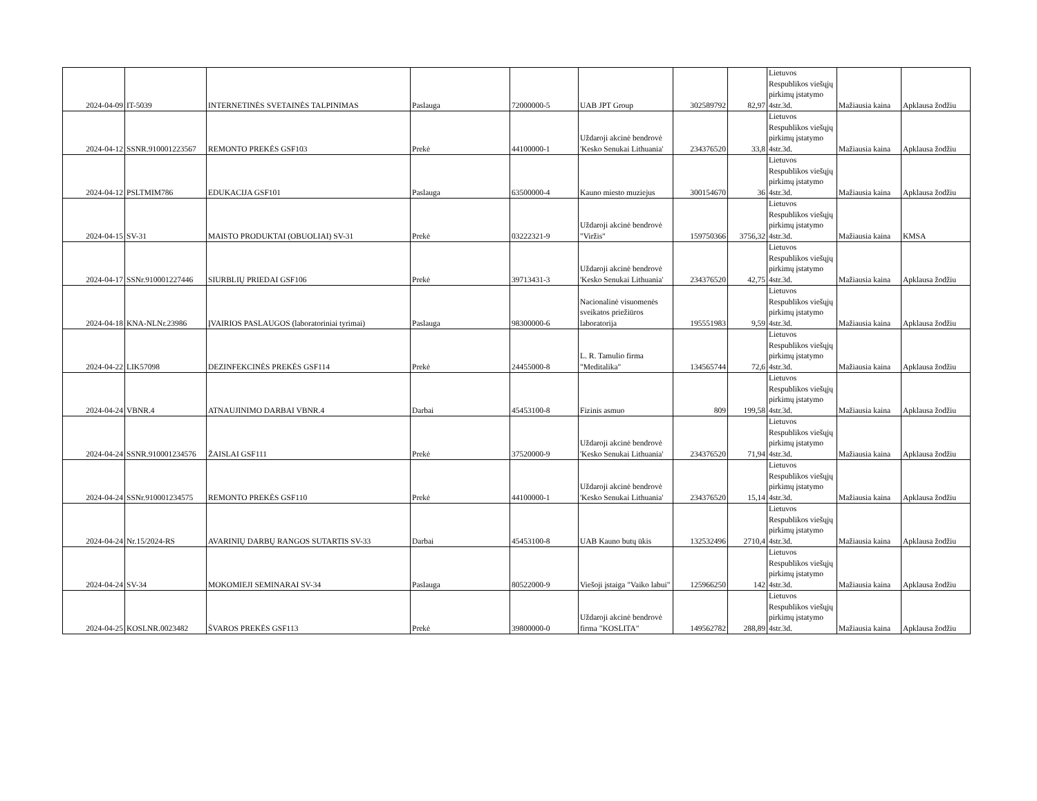| 2024-04-09 | IT-5039 | INTERNETINĖS SVETAINĖS TALPINIMAS | Paslauga | 72000000-5 | UAB JPT Group | 302589792 | 82,97 | Lietuvos Respublikos viešųjų pirkimų įstatymo 4str.3d. | Mažiausia kaina | Apklausa žodžiu |
| 2024-04-12 | SSNR.910001223567 | REMONTO PREKĖS GSF103 | Prekė | 44100000-1 | Uždaroji akcinė bendrovė 'Kesko Senukai Lithuania' | 234376520 | 33,8 | Lietuvos Respublikos viešųjų pirkimų įstatymo 4str.3d. | Mažiausia kaina | Apklausa žodžiu |
| 2024-04-12 | PSLTMIM786 | EDUKACIJA GSF101 | Paslauga | 63500000-4 | Kauno miesto muziejus | 300154670 | 36 | Lietuvos Respublikos viešųjų pirkimų įstatymo 4str.3d. | Mažiausia kaina | Apklausa žodžiu |
| 2024-04-15 | SV-31 | MAISTO PRODUKTAI (OBUOLIAI) SV-31 | Prekė | 03222321-9 | Uždaroji akcinė bendrovė "Viržis" | 159750366 | 3756,32 | Lietuvos Respublikos viešųjų pirkimų įstatymo 4str.3d. | Mažiausia kaina | KMSA |
| 2024-04-17 | SSNr.910001227446 | SIURBLIŲ PRIEDAI GSF106 | Prekė | 39713431-3 | Uždaroji akcinė bendrovė 'Kesko Senukai Lithuania' | 234376520 | 42,75 | Lietuvos Respublikos viešųjų pirkimų įstatymo 4str.3d. | Mažiausia kaina | Apklausa žodžiu |
| 2024-04-18 | KNA-NLNr.23986 | ĮVAIRIOS PASLAUGOS (laboratoriniai tyrimai) | Paslauga | 98300000-6 | Nacionalinė visuomenės sveikatos priežiūros laboratorija | 195551983 | 9,59 | Lietuvos Respublikos viešųjų pirkimų įstatymo 4str.3d. | Mažiausia kaina | Apklausa žodžiu |
| 2024-04-22 | LIK57098 | DEZINFEKCINĖS PREKĖS GSF114 | Prekė | 24455000-8 | L. R. Tamulio firma "Meditalika" | 134565744 | 72,6 | Lietuvos Respublikos viešųjų pirkimų įstatymo 4str.3d. | Mažiausia kaina | Apklausa žodžiu |
| 2024-04-24 | VBNR.4 | ATNAUJINIMO DARBAI VBNR.4 | Darbai | 45453100-8 | Fizinis asmuo | 809 | 199,58 | Lietuvos Respublikos viešųjų pirkimų įstatymo 4str.3d. | Mažiausia kaina | Apklausa žodžiu |
| 2024-04-24 | SSNR.910001234576 | ŽAISLAI GSF111 | Prekė | 37520000-9 | Uždaroji akcinė bendrovė 'Kesko Senukai Lithuania' | 234376520 | 71,94 | Lietuvos Respublikos viešųjų pirkimų įstatymo 4str.3d. | Mažiausia kaina | Apklausa žodžiu |
| 2024-04-24 | SSNr.910001234575 | REMONTO PREKĖS GSF110 | Prekė | 44100000-1 | Uždaroji akcinė bendrovė 'Kesko Senukai Lithuania' | 234376520 | 15,14 | Lietuvos Respublikos viešųjų pirkimų įstatymo 4str.3d. | Mažiausia kaina | Apklausa žodžiu |
| 2024-04-24 | Nr.15/2024-RS | AVARINIŲ DARBŲ RANGOS SUTARTIS SV-33 | Darbai | 45453100-8 | UAB Kauno butų ūkis | 132532496 | 2710,4 | Lietuvos Respublikos viešųjų pirkimų įstatymo 4str.3d. | Mažiausia kaina | Apklausa žodžiu |
| 2024-04-24 | SV-34 | MOKOMIEJI SEMINARAI SV-34 | Paslauga | 80522000-9 | Viešoji įstaiga "Vaiko labui" | 125966250 | 142 | Lietuvos Respublikos viešųjų pirkimų įstatymo 4str.3d. | Mažiausia kaina | Apklausa žodžiu |
| 2024-04-25 | KOSLNR.0023482 | ŠVAROS PREKĖS GSF113 | Prekė | 39800000-0 | Uždaroji akcinė bendrovė firma "KOSLITA" | 149562782 | 288,89 | Lietuvos Respublikos viešųjų pirkimų įstatymo 4str.3d. | Mažiausia kaina | Apklausa žodžiu |